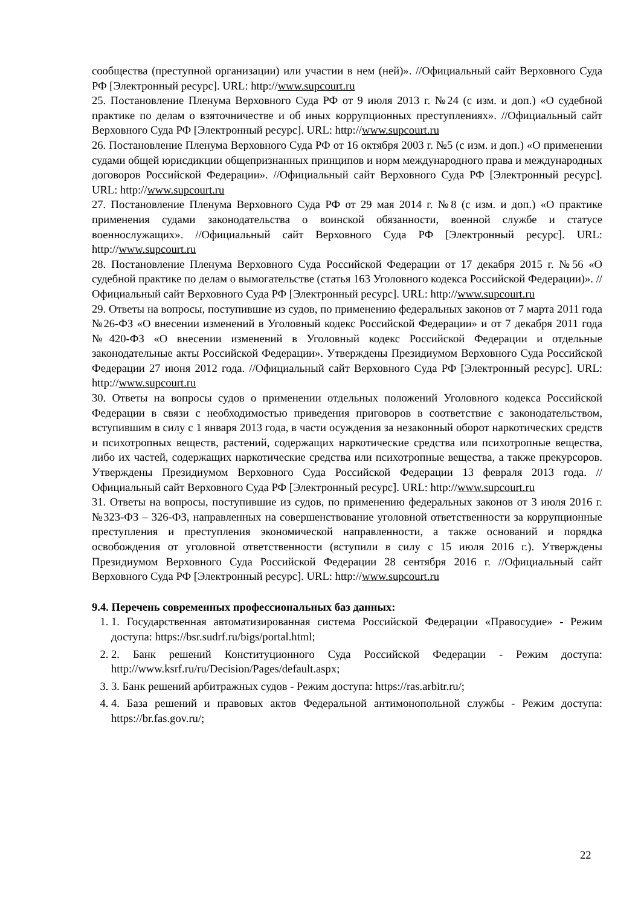сообщества (преступной организации) или участии в нем (ней)». //Официальный сайт Верховного Суда РФ [Электронный ресурс]. URL: http://www.supcourt.ru
25. Постановление Пленума Верховного Суда РФ от 9 июля 2013 г. №24 (с изм. и доп.) «О судебной практике по делам о взяточничестве и об иных коррупционных преступлениях». //Официальный сайт Верховного Суда РФ [Электронный ресурс]. URL: http://www.supcourt.ru
26. Постановление Пленума Верховного Суда РФ от 16 октября 2003 г. №5 (с изм. и доп.) «О применении судами общей юрисдикции общепризнанных принципов и норм международного права и международных договоров Российской Федерации». //Официальный сайт Верховного Суда РФ [Электронный ресурс]. URL: http://www.supcourt.ru
27. Постановление Пленума Верховного Суда РФ от 29 мая 2014 г. №8 (с изм. и доп.) «О практике применения судами законодательства о воинской обязанности, военной службе и статусе военнослужащих». //Официальный сайт Верховного Суда РФ [Электронный ресурс]. URL: http://www.supcourt.ru
28. Постановление Пленума Верховного Суда Российской Федерации от 17 декабря 2015 г. №56 «О судебной практике по делам о вымогательстве (статья 163 Уголовного кодекса Российской Федерации)». //Официальный сайт Верховного Суда РФ [Электронный ресурс]. URL: http://www.supcourt.ru
29. Ответы на вопросы, поступившие из судов, по применению федеральных законов от 7 марта 2011 года №26-ФЗ «О внесении изменений в Уголовный кодекс Российской Федерации» и от 7 декабря 2011 года №420-ФЗ «О внесении изменений в Уголовный кодекс Российской Федерации и отдельные законодательные акты Российской Федерации». Утверждены Президиумом Верховного Суда Российской Федерации 27 июня 2012 года. //Официальный сайт Верховного Суда РФ [Электронный ресурс]. URL: http://www.supcourt.ru
30. Ответы на вопросы судов о применении отдельных положений Уголовного кодекса Российской Федерации в связи с необходимостью приведения приговоров в соответствие с законодательством, вступившим в силу с 1 января 2013 года, в части осуждения за незаконный оборот наркотических средств и психотропных веществ, растений, содержащих наркотические средства или психотропные вещества, либо их частей, содержащих наркотические средства или психотропные вещества, а также прекурсоров. Утверждены Президиумом Верховного Суда Российской Федерации 13 февраля 2013 года. //Официальный сайт Верховного Суда РФ [Электронный ресурс]. URL: http://www.supcourt.ru
31. Ответы на вопросы, поступившие из судов, по применению федеральных законов от 3 июля 2016 г. №323-ФЗ – 326-ФЗ, направленных на совершенствование уголовной ответственности за коррупционные преступления и преступления экономической направленности, а также оснований и порядка освобождения от уголовной ответственности (вступили в силу с 15 июля 2016 г.). Утверждены Президиумом Верховного Суда Российской Федерации 28 сентября 2016 г. //Официальный сайт Верховного Суда РФ [Электронный ресурс]. URL: http://www.supcourt.ru
9.4. Перечень современных профессиональных баз данных:
1. 1. Государственная автоматизированная система Российской Федерации «Правосудие» - Режим доступа: https://bsr.sudrf.ru/bigs/portal.html;
2. 2. Банк решений Конституционного Суда Российской Федерации - Режим доступа: http://www.ksrf.ru/ru/Decision/Pages/default.aspx;
3. 3. Банк решений арбитражных судов - Режим доступа: https://ras.arbitr.ru/;
4. 4. База решений и правовых актов Федеральной антимонопольной службы - Режим доступа: https://br.fas.gov.ru/;
22